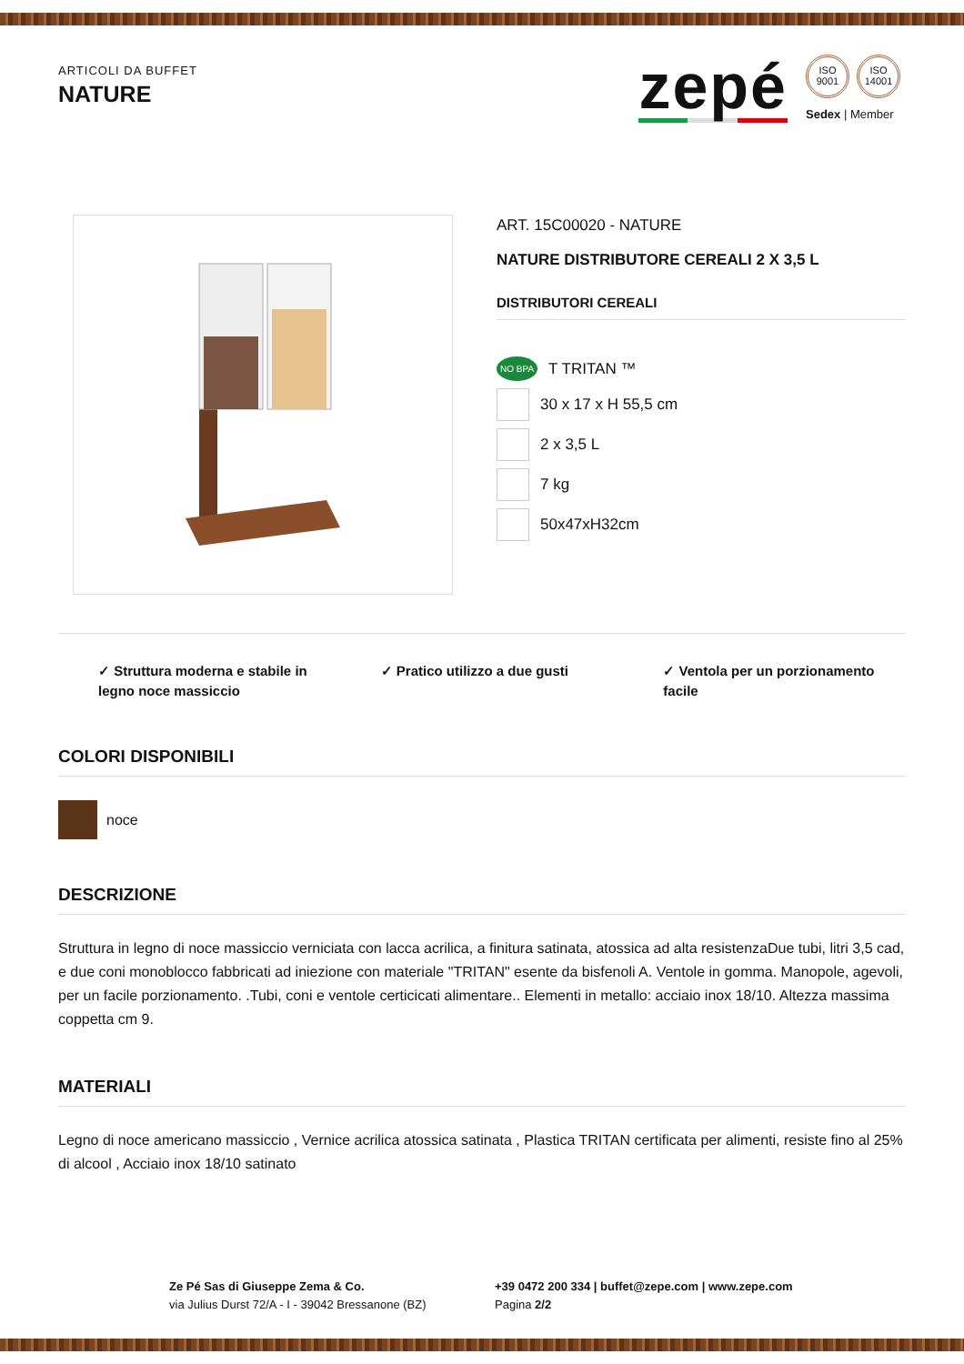ARTICOLI DA BUFFET
NATURE
zepé
ISO 9001
ISO 14001
Sedex | Member
ART. 15C00020 - NATURE
NATURE DISTRIBUTORE CEREALI 2 X 3,5 L
DISTRIBUTORI CEREALI
NO BPA T TRITAN ™
30 x 17 x H 55,5 cm
2 x 3,5 L
7 kg
50x47xH32cm
✓ Struttura moderna e stabile in legno noce massiccio
✓ Pratico utilizzo a due gusti ✓ Ventola per un porzionamento facile
COLORI DISPONIBILI
noce
DESCRIZIONE
Struttura in legno di noce massiccio verniciata con lacca acrilica, a finitura satinata, atossica ad alta resistenzaDue tubi, litri 3,5 cad, e due coni monoblocco fabbricati ad iniezione con materiale "TRITAN" esente da bisfenoli A. Ventole in gomma. Manopole, agevoli, per un facile porzionamento. .Tubi, coni e ventole certicicati alimentare.. Elementi in metallo: acciaio inox 18/10. Altezza massima coppetta cm 9.
MATERIALI
Legno di noce americano massiccio , Vernice acrilica atossica satinata , Plastica TRITAN certificata per alimenti, resiste fino al 25% di alcool , Acciaio inox 18/10 satinato
Ze Pé Sas di Giuseppe Zema & Co.
via Julius Durst 72/A - I - 39042 Bressanone (BZ)
+39 0472 200 334 | buffet@zepe.com | www.zepe.com
Pagina 2/2